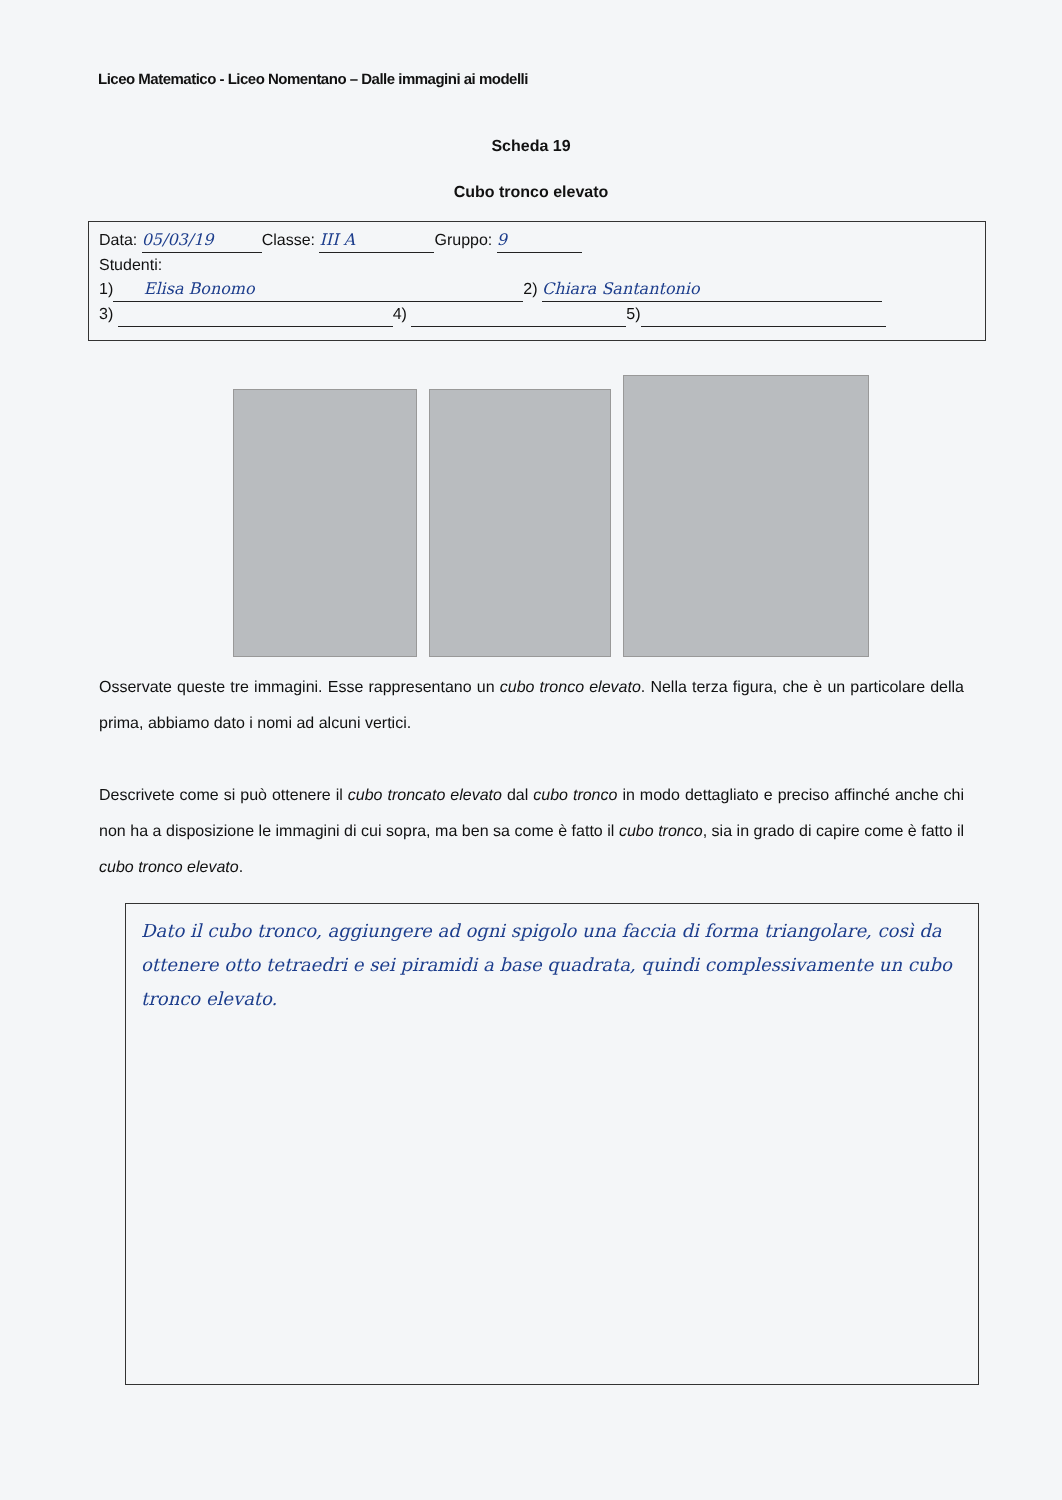Liceo Matematico - Liceo Nomentano – Dalle immagini ai modelli
Scheda 19
Cubo tronco elevato
Data: 05/03/19 Classe: III A Gruppo: 9
Studenti:
1) Elisa Bonomo 2) Chiara Santantonio
3) 4) 5)
Osservate queste tre immagini. Esse rappresentano un cubo tronco elevato. Nella terza figura, che è un particolare della prima, abbiamo dato i nomi ad alcuni vertici.
Descrivete come si può ottenere il cubo troncato elevato dal cubo tronco in modo dettagliato e preciso affinché anche chi non ha a disposizione le immagini di cui sopra, ma ben sa come è fatto il cubo tronco, sia in grado di capire come è fatto il cubo tronco elevato.
Dato il cubo tronco, aggiungere ad ogni spigolo una faccia di forma triangolare, così da ottenere otto tetraedri e sei piramidi a base quadrata, quindi complessivamente un cubo tronco elevato.